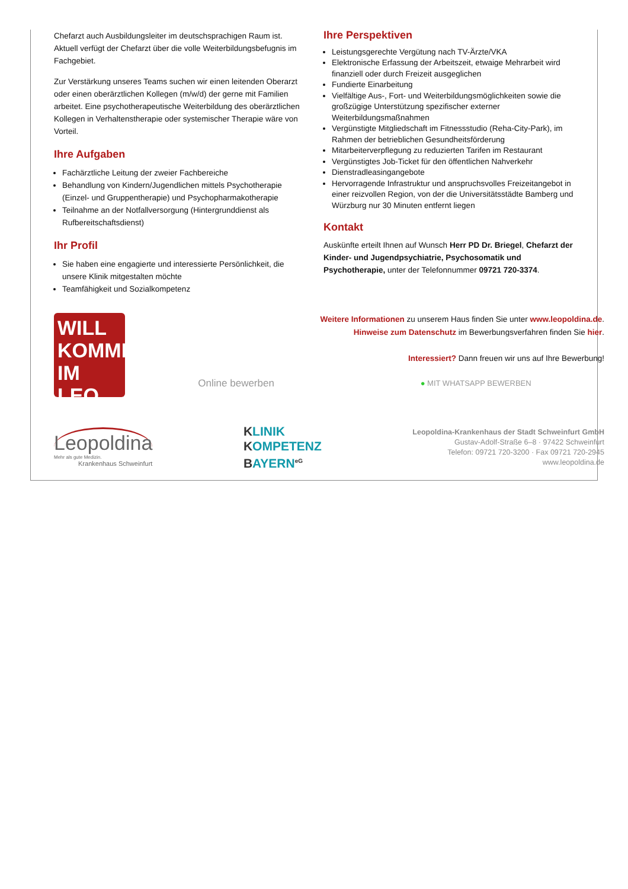Chefarzt auch Ausbildungsleiter im deutschsprachigen Raum ist. Aktuell verfügt der Chefarzt über die volle Weiterbildungsbefugnis im Fachgebiet.
Zur Verstärkung unseres Teams suchen wir einen leitenden Oberarzt oder einen oberärztlichen Kollegen (m/w/d) der gerne mit Familien arbeitet. Eine psychotherapeutische Weiterbildung des oberärztlichen Kollegen in Verhaltenstherapie oder systemischer Therapie wäre von Vorteil.
Ihre Aufgaben
Fachärztliche Leitung der zweier Fachbereiche
Behandlung von Kindern/Jugendlichen mittels Psychotherapie (Einzel- und Gruppentherapie) und Psychopharmakotherapie
Teilnahme an der Notfallversorgung (Hintergrunddienst als Rufbereitschaftsdienst)
Ihr Profil
Sie haben eine engagierte und interessierte Persönlichkeit, die unsere Klinik mitgestalten möchte
Teamfähigkeit und Sozialkompetenz
Ihre Perspektiven
Leistungsgerechte Vergütung nach TV-Ärzte/VKA
Elektronische Erfassung der Arbeitszeit, etwaige Mehrarbeit wird finanziell oder durch Freizeit ausgeglichen
Fundierte Einarbeitung
Vielfältige Aus-, Fort- und Weiterbildungsmöglichkeiten sowie die großzügige Unterstützung spezifischer externer Weiterbildungsmaßnahmen
Vergünstigte Mitgliedschaft im Fitnessstudio (Reha-City-Park), im Rahmen der betrieblichen Gesundheitsförderung
Mitarbeiterverpflegung zu reduzierten Tarifen im Restaurant
Vergünstigtes Job-Ticket für den öffentlichen Nahverkehr
Dienstradleasingangebote
Hervorragende Infrastruktur und anspruchsvolles Freizeitangebot in einer reizvollen Region, von der die Universitätsstädte Bamberg und Würzburg nur 30 Minuten entfernt liegen
Kontakt
Auskünfte erteilt Ihnen auf Wunsch Herr PD Dr. Briegel, Chefarzt der Kinder- und Jugendpsychiatrie, Psychosomatik und Psychotherapie, unter der Telefonnummer 09721 720-3374.
WILL
KOMMEN
IM LEO
Weitere Informationen zu unserem Haus finden Sie unter www.leopoldina.de.
Hinweise zum Datenschutz im Bewerbungsverfahren finden Sie hier.
Interessiert? Dann freuen wir uns auf Ihre Bewerbung!
Online bewerben ● MIT WHATSAPP BEWERBEN
Leopoldina
Mehr als gute Medizin.
Krankenhaus Schweinfurt
KLINIK
KOMPETENZ
BAYERN<sup>eG</sup>
Leopoldina-Krankenhaus der Stadt Schweinfurt GmbH
Gustav-Adolf-Straße 6–8 · 97422 Schweinfurt
Telefon: 09721 720-3200 · Fax 09721 720-2945
www.leopoldina.de